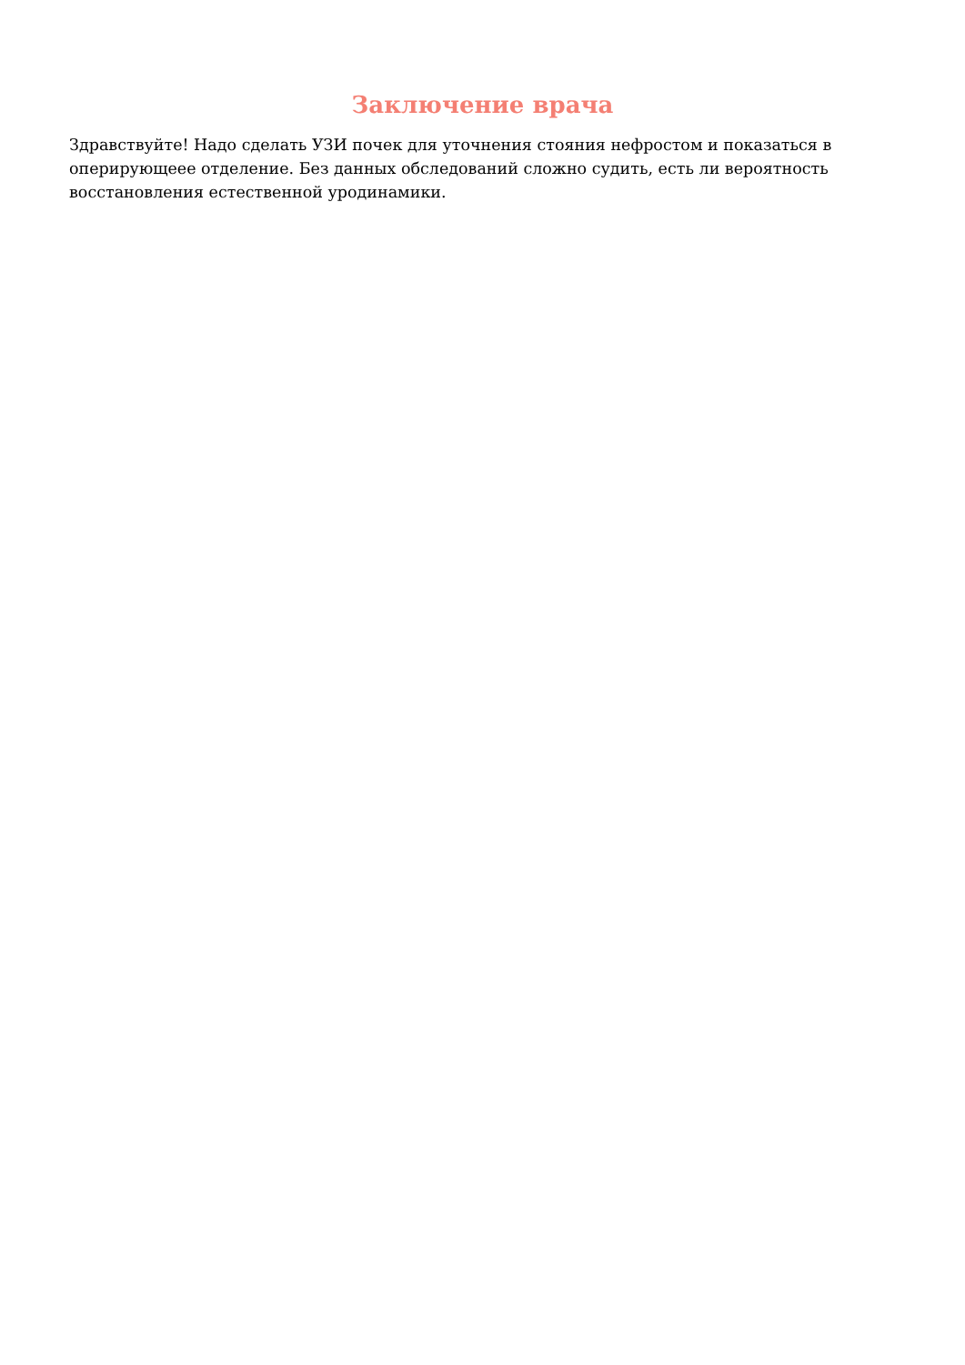Заключение врача
Здравствуйте! Надо сделать УЗИ почек для уточнения стояния нефростом и показаться в оперирующеее отделение. Без данных обследований сложно судить, есть ли вероятность восстановления естественной уродинамики.